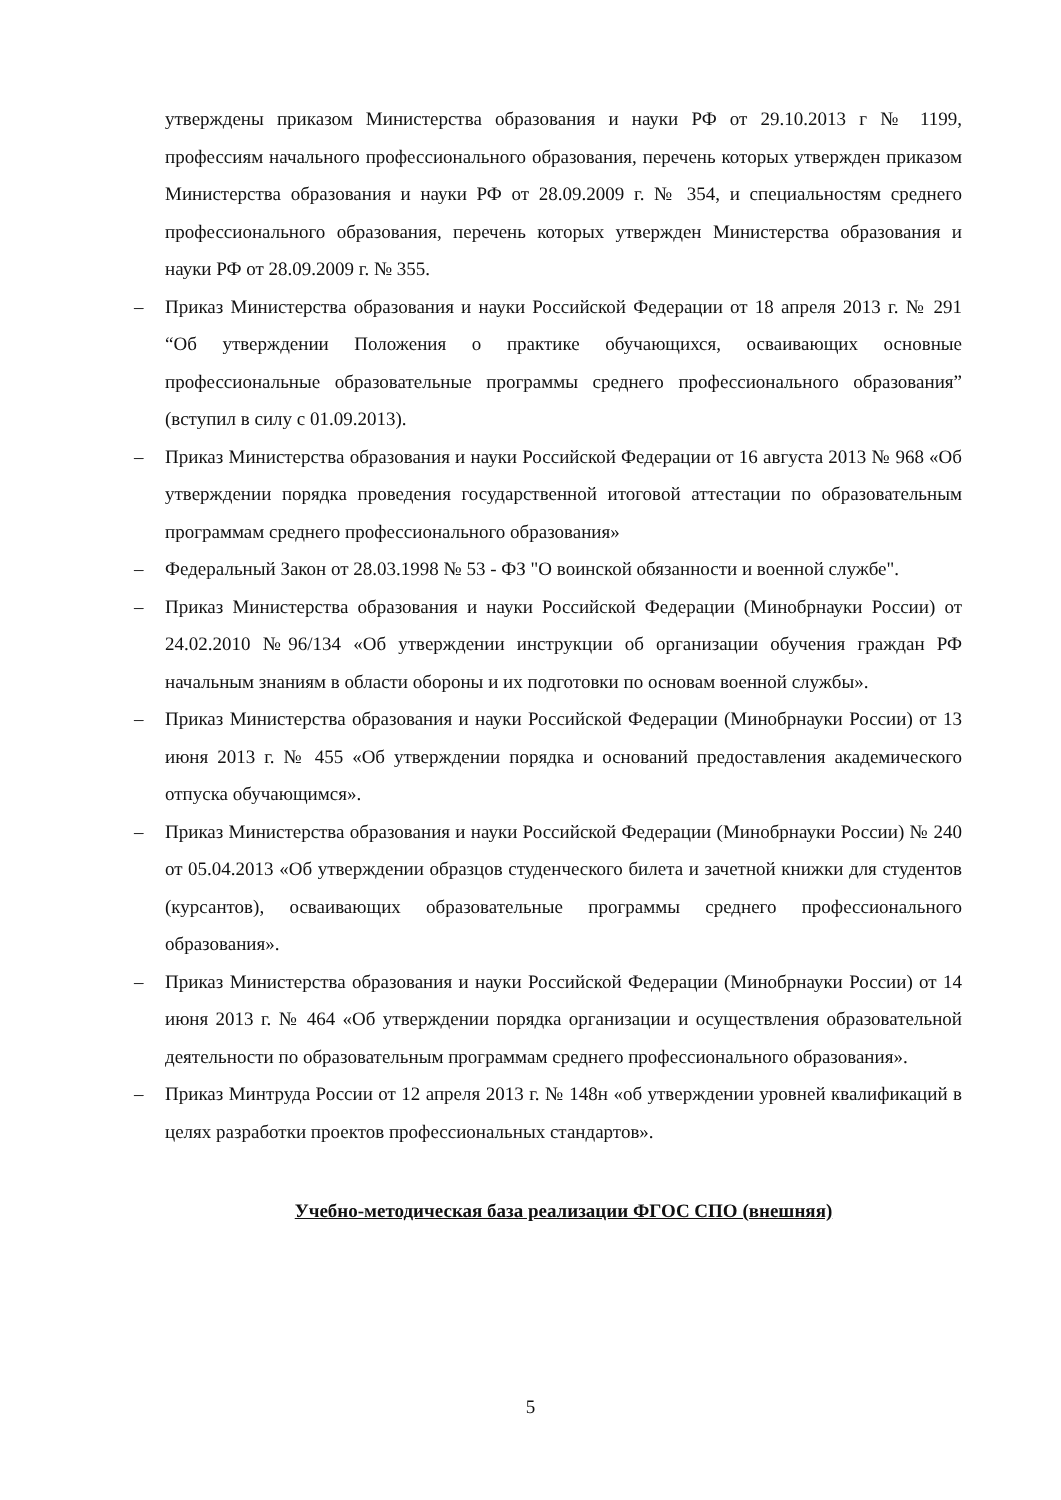утверждены приказом Министерства образования и науки РФ от 29.10.2013 г № 1199, профессиям начального профессионального образования, перечень которых утвержден приказом Министерства образования и науки РФ от 28.09.2009 г. № 354, и специальностям среднего профессионального образования, перечень которых утвержден Министерства образования и науки РФ от 28.09.2009 г. № 355.
– Приказ Министерства образования и науки Российской Федерации от 18 апреля 2013 г. № 291 “Об утверждении Положения о практике обучающихся, осваивающих основные профессиональные образовательные программы среднего профессионального образования” (вступил в силу с 01.09.2013).
– Приказ Министерства образования и науки Российской Федерации от 16 августа 2013 № 968 «Об утверждении порядка проведения государственной итоговой аттестации по образовательным программам среднего профессионального образования»
– Федеральный Закон от 28.03.1998 № 53 - ФЗ "О воинской обязанности и военной службе".
– Приказ Министерства образования и науки Российской Федерации (Минобрнауки России) от 24.02.2010 №96/134 «Об утверждении инструкции об организации обучения граждан РФ начальным знаниям в области обороны и их подготовки по основам военной службы».
– Приказ Министерства образования и науки Российской Федерации (Минобрнауки России) от 13 июня 2013 г. № 455 «Об утверждении порядка и оснований предоставления академического отпуска обучающимся».
– Приказ Министерства образования и науки Российской Федерации (Минобрнауки России) № 240 от 05.04.2013 «Об утверждении образцов студенческого билета и зачетной книжки для студентов (курсантов), осваивающих образовательные программы среднего профессионального образования».
– Приказ Министерства образования и науки Российской Федерации (Минобрнауки России) от 14 июня 2013 г. № 464 «Об утверждении порядка организации и осуществления образовательной деятельности по образовательным программам среднего профессионального образования».
– Приказ Минтруда России от 12 апреля 2013 г. № 148н «об утверждении уровней квалификаций в целях разработки проектов профессиональных стандартов».
Учебно-методическая база реализации ФГОС СПО (внешняя)
5